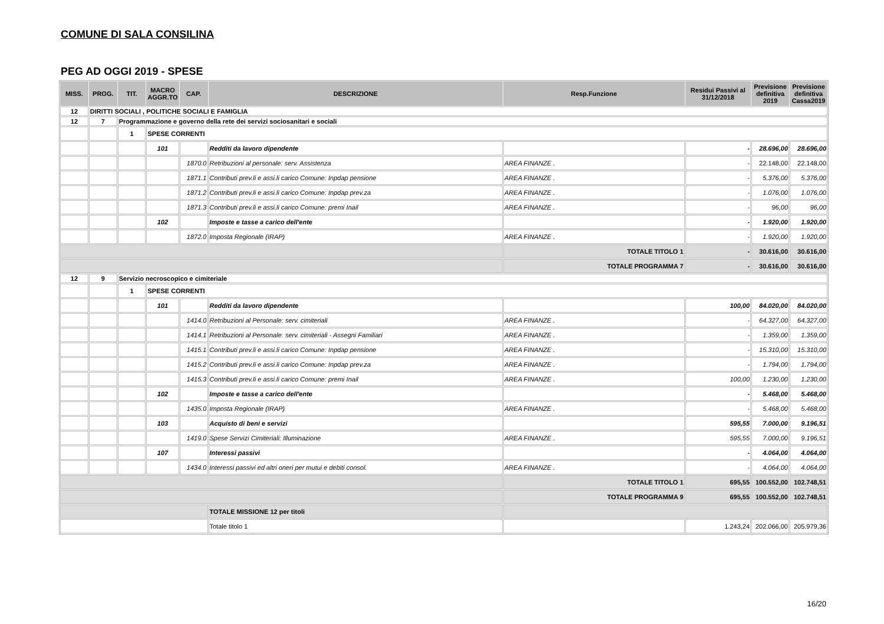COMUNE DI SALA CONSILINA
PEG AD OGGI 2019 - SPESE
| MISS. | PROG. | TIT. | MACRO AGGR.TO | CAP. | DESCRIZIONE | Resp.Funzione | Residui Passivi al 31/12/2018 | Previsione definitiva 2019 | Previsione definitiva Cassa2019 |
| --- | --- | --- | --- | --- | --- | --- | --- | --- | --- |
| 12 | DIRITTI SOCIALI , POLITICHE SOCIALI E FAMIGLIA | | | | | | | | |
| 12 | 7 | Programmazione e governo della rete dei servizi sociosanitari e sociali | | | | | | | |
| | | 1 | SPESE CORRENTI | | | | | | |
| | | | 101 | | Redditi da lavoro dipendente | | - | 28.696,00 | 28.696,00 |
| | | | | 1870.0 | Retribuzioni al personale: serv. Assistenza | AREA FINANZE . | - | 22.148,00 | 22.148,00 |
| | | | | 1871.1 | Contributi prev.li e assi.li carico Comune: Inpdap pensione | AREA FINANZE . | - | 5.376,00 | 5.376,00 |
| | | | | 1871.2 | Contributi prev.li e assi.li carico Comune: Inpdap prev.za | AREA FINANZE . | - | 1.076,00 | 1.076,00 |
| | | | | 1871.3 | Contributi prev.li e assi.li carico Comune: premi Inail | AREA FINANZE . | - | 96,00 | 96,00 |
| | | | 102 | | Imposte e tasse a carico dell'ente | | - | 1.920,00 | 1.920,00 |
| | | | | 1872.0 | Imposta Regionale (IRAP) | AREA FINANZE . | - | 1.920,00 | 1.920,00 |
| | | | | | | TOTALE TITOLO 1 | - | 30.616,00 | 30.616,00 |
| | | | | | | TOTALE PROGRAMMA 7 | - | 30.616,00 | 30.616,00 |
| 12 | 9 | Servizio necroscopico e cimiteriale | | | | | | | |
| | | 1 | SPESE CORRENTI | | | | | | |
| | | | 101 | | Redditi da lavoro dipendente | | 100,00 | 84.020,00 | 84.020,00 |
| | | | | 1414.0 | Retribuzioni al Personale: serv. cimiteriali | AREA FINANZE . | - | 64.327,00 | 64.327,00 |
| | | | | 1414.1 | Retribuzioni al Personale: serv. cimiteriali - Assegni Familiari | AREA FINANZE . | - | 1.359,00 | 1.359,00 |
| | | | | 1415.1 | Contributi prev.li e assi.li carico Comune: Inpdap pensione | AREA FINANZE . | - | 15.310,00 | 15.310,00 |
| | | | | 1415.2 | Contributi prev.li e assi.li carico Comune: Inpdap prev.za | AREA FINANZE . | - | 1.794,00 | 1.794,00 |
| | | | | 1415.3 | Contributi prev.li e assi.li carico Comune: premi Inail | AREA FINANZE . | 100,00 | 1.230,00 | 1.230,00 |
| | | | 102 | | Imposte e tasse a carico dell'ente | | - | 5.468,00 | 5.468,00 |
| | | | | 1435.0 | Imposta Regionale (IRAP) | AREA FINANZE . | - | 5.468,00 | 5.468,00 |
| | | | 103 | | Acquisto di beni e servizi | | 595,55 | 7.000,00 | 9.196,51 |
| | | | | 1419.0 | Spese Servizi Cimiteriali: Illuminazione | AREA FINANZE . | 595,55 | 7.000,00 | 9.196,51 |
| | | | 107 | | Interessi passivi | | - | 4.064,00 | 4.064,00 |
| | | | | 1434.0 | Interessi passivi ed altri oneri per mutui e debiti consol. | AREA FINANZE . | - | 4.064,00 | 4.064,00 |
| | | | | | | TOTALE TITOLO 1 | 695,55 | 100.552,00 | 102.748,51 |
| | | | | | | TOTALE PROGRAMMA 9 | 695,55 | 100.552,00 | 102.748,51 |
| | | | | | TOTALE MISSIONE 12 per titoli | | | | |
| | | | | | Totale titolo 1 | | 1.243,24 | 202.066,00 | 205.979,36 |
16/20